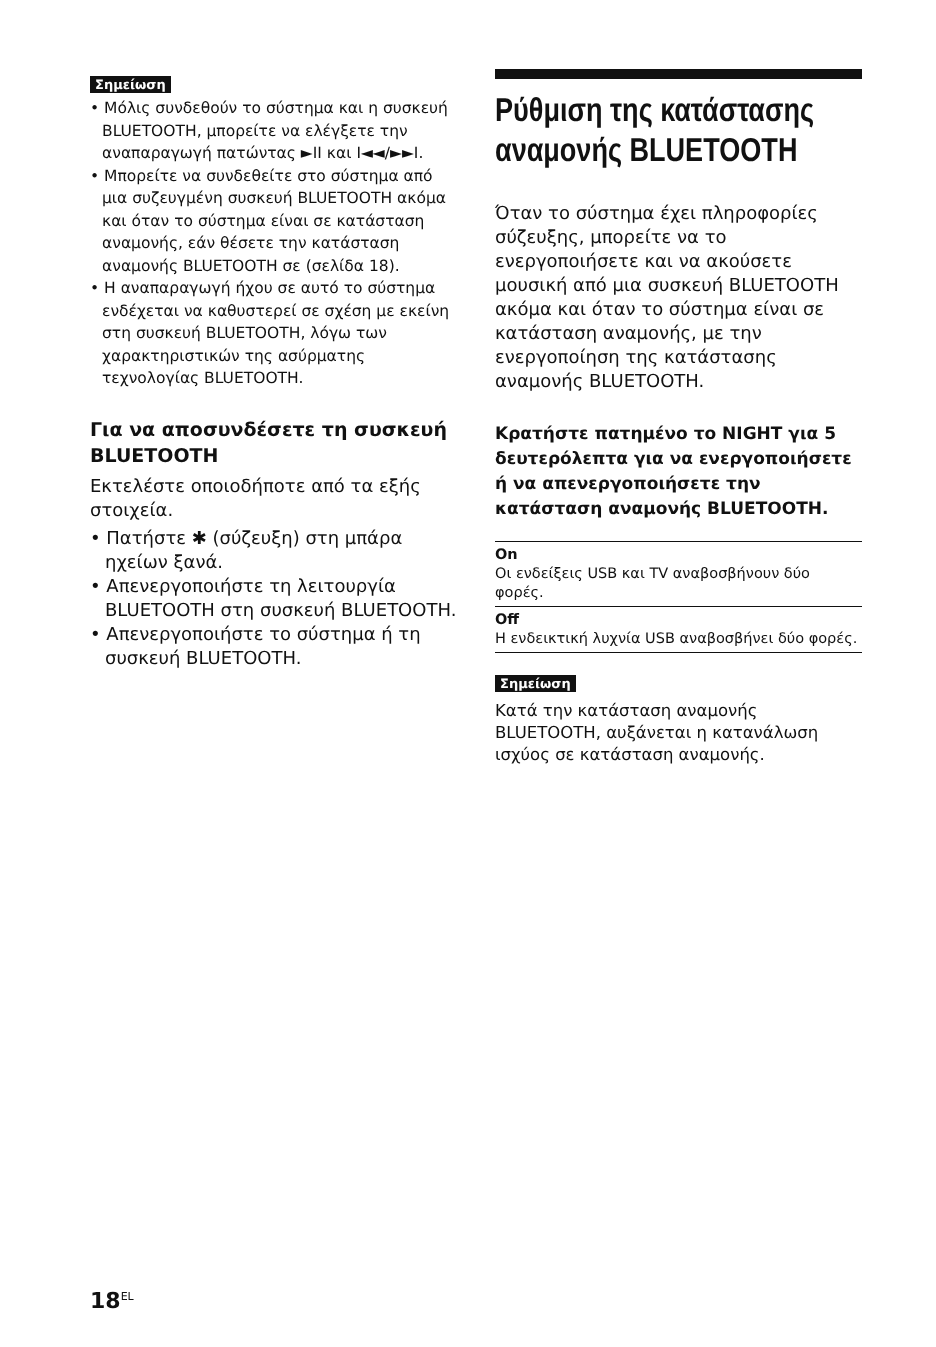Σημείωση
• Μόλις συνδεθούν το σύστημα και η συσκευή BLUETOOTH, μπορείτε να ελέγξετε την αναπαραγωγή πατώντας ►II και I◄◄/►►I.
• Μπορείτε να συνδεθείτε στο σύστημα από μια συζευγμένη συσκευή BLUETOOTH ακόμα και όταν το σύστημα είναι σε κατάσταση αναμονής, εάν θέσετε την κατάσταση αναμονής BLUETOOTH σε (σελίδα 18).
• Η αναπαραγωγή ήχου σε αυτό το σύστημα ενδέχεται να καθυστερεί σε σχέση με εκείνη στη συσκευή BLUETOOTH, λόγω των χαρακτηριστικών της ασύρματης τεχνολογίας BLUETOOTH.
Για να αποσυνδέσετε τη συσκευή BLUETOOTH
Εκτελέστε οποιοδήποτε από τα εξής στοιχεία.
• Πατήστε ✱ (σύζευξη) στη μπάρα ηχείων ξανά.
• Απενεργοποιήστε τη λειτουργία BLUETOOTH στη συσκευή BLUETOOTH.
• Απενεργοποιήστε το σύστημα ή τη συσκευή BLUETOOTH.
Ρύθμιση της κατάστασης αναμονής BLUETOOTH
Όταν το σύστημα έχει πληροφορίες σύζευξης, μπορείτε να το ενεργοποιήσετε και να ακούσετε μουσική από μια συσκευή BLUETOOTH ακόμα και όταν το σύστημα είναι σε κατάσταση αναμονής, με την ενεργοποίηση της κατάστασης αναμονής BLUETOOTH.
Κρατήστε πατημένο το NIGHT για 5 δευτερόλεπτα για να ενεργοποιήσετε ή να απενεργοποιήσετε την κατάσταση αναμονής BLUETOOTH.
| On Οι ενδείξεις USB και TV αναβοσβήνουν δύο φορές. |
| Off Η ενδεικτική λυχνία USB αναβοσβήνει δύο φορές. |
Σημείωση
Κατά την κατάσταση αναμονής BLUETOOTH, αυξάνεται η κατανάλωση ισχύος σε κατάσταση αναμονής.
18<sup>EL</sup>